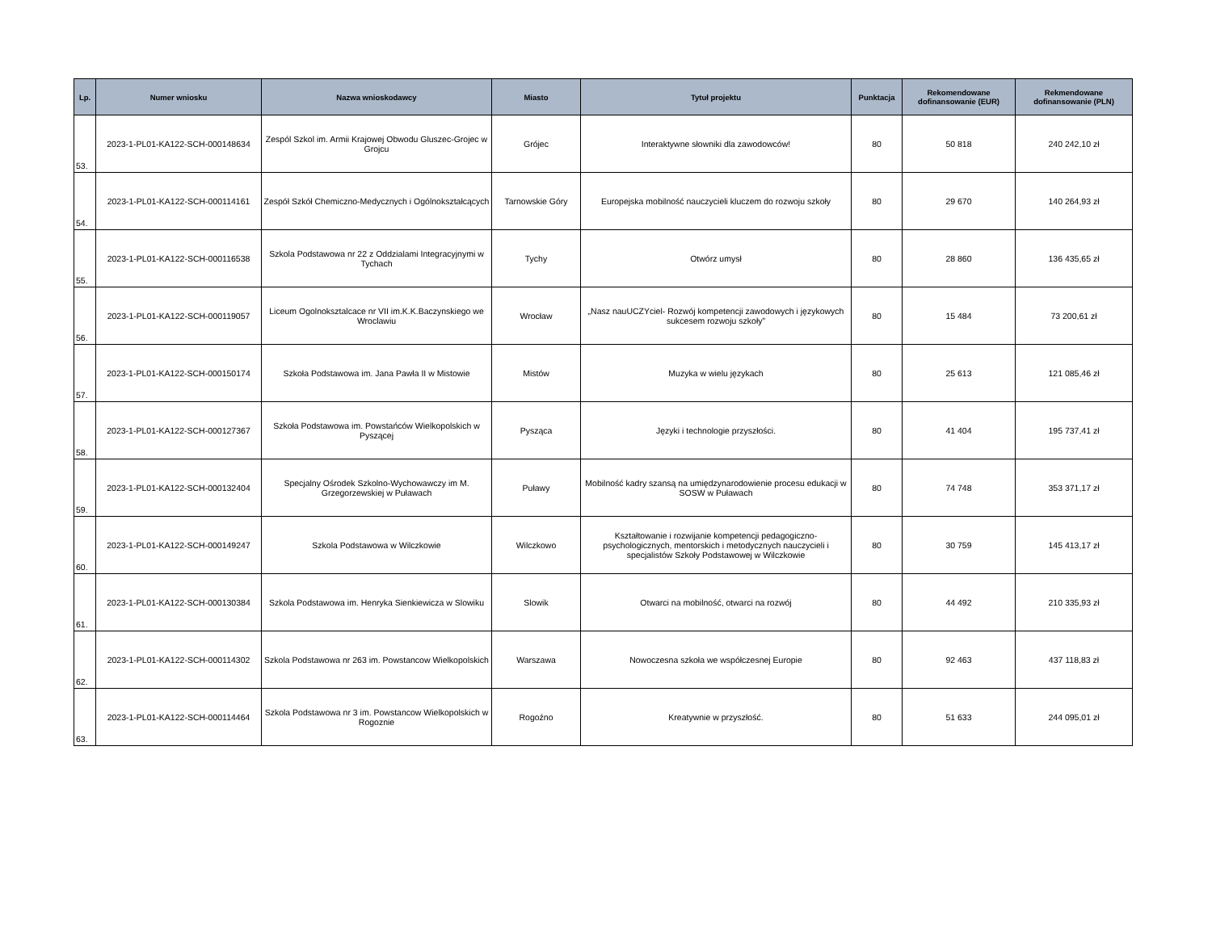| Lp. | Numer wniosku | Nazwa wnioskodawcy | Miasto | Tytuł projektu | Punktacja | Rekomendowane dofinansowanie (EUR) | Rekmendowane dofinansowanie (PLN) |
| --- | --- | --- | --- | --- | --- | --- | --- |
| 53. | 2023-1-PL01-KA122-SCH-000148634 | Zespól Szkol im. Armii Krajowej Obwodu Gluszec-Grojec w Grojcu | Grójec | Interaktywne słowniki dla zawodowców! | 80 | 50 818 | 240 242,10 zł |
| 54. | 2023-1-PL01-KA122-SCH-000114161 | Zespół Szkół Chemiczno-Medycznych i Ogólnokształcących | Tarnowskie Góry | Europejska mobilność nauczycieli kluczem do rozwoju szkoły | 80 | 29 670 | 140 264,93 zł |
| 55. | 2023-1-PL01-KA122-SCH-000116538 | Szkola Podstawowa nr 22 z Oddzialami Integracyjnymi w Tychach | Tychy | Otwórz umysł | 80 | 28 860 | 136 435,65 zł |
| 56. | 2023-1-PL01-KA122-SCH-000119057 | Liceum Ogolnoksztalcace nr VII im.K.K.Baczynskiego we Wroclawiu | Wrocław | „Nasz nauUCZYciel- Rozwój kompetencji zawodowych i językowych sukcesem rozwoju szkoły” | 80 | 15 484 | 73 200,61 zł |
| 57. | 2023-1-PL01-KA122-SCH-000150174 | Szkoła Podstawowa im. Jana Pawła II w Mistowie | Mistów | Muzyka w wielu językach | 80 | 25 613 | 121 085,46 zł |
| 58. | 2023-1-PL01-KA122-SCH-000127367 | Szkoła Podstawowa im. Powstańców Wielkopolskich w Pyszącej | Pysząca | Języki i technologie przyszłości. | 80 | 41 404 | 195 737,41 zł |
| 59. | 2023-1-PL01-KA122-SCH-000132404 | Specjalny Ośrodek Szkolno-Wychowawczy im M. Grzegorzewskiej w Puławach | Puławy | Mobilność kadry szansą na umiędzynarodowienie procesu edukacji w SOSW w Puławach | 80 | 74 748 | 353 371,17 zł |
| 60. | 2023-1-PL01-KA122-SCH-000149247 | Szkola Podstawowa w Wilczkowie | Wilczkowo | Kształtowanie i rozwijanie kompetencji pedagogiczno-psychologicznych, mentorskich i metodycznych nauczycieli i specjalistów Szkoły Podstawowej w Wilczkowie | 80 | 30 759 | 145 413,17 zł |
| 61. | 2023-1-PL01-KA122-SCH-000130384 | Szkola Podstawowa im. Henryka Sienkiewicza w Slowiku | Slowik | Otwarci na mobilność, otwarci na rozwój | 80 | 44 492 | 210 335,93 zł |
| 62. | 2023-1-PL01-KA122-SCH-000114302 | Szkola Podstawowa nr 263 im. Powstancow Wielkopolskich | Warszawa | Nowoczesna szkoła we współczesnej Europie | 80 | 92 463 | 437 118,83 zł |
| 63. | 2023-1-PL01-KA122-SCH-000114464 | Szkola Podstawowa nr 3 im. Powstancow Wielkopolskich w Rogoznie | Rogoźno | Kreatywnie w przyszłość. | 80 | 51 633 | 244 095,01 zł |